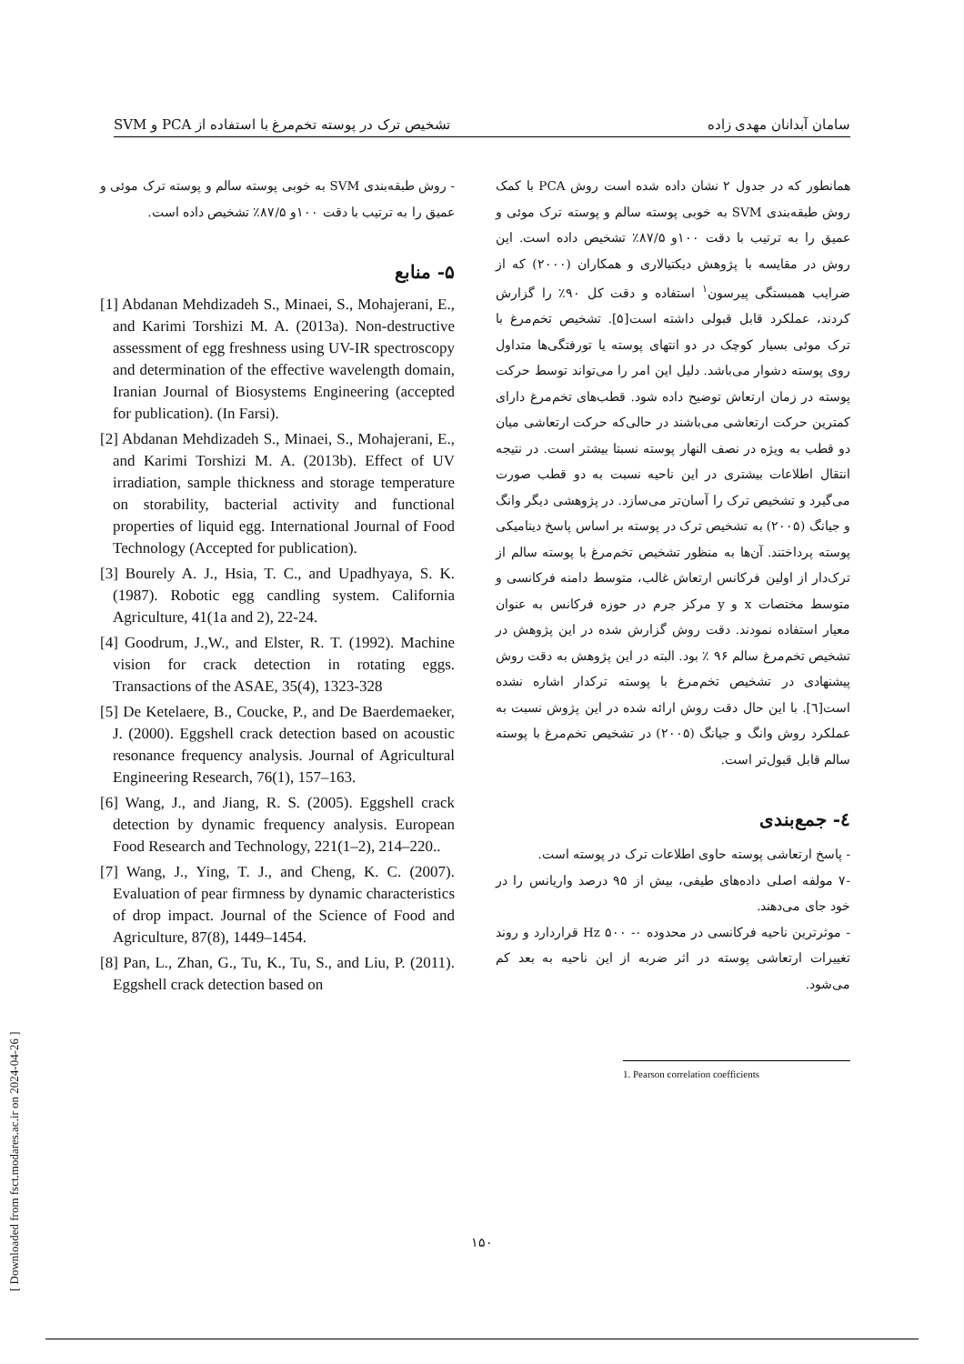سامان آبدانان مهدی زاده تشخیص ترک در پوسته تخم‌مرغ با استفاده از PCA و SVM
همانطور که در جدول ۲ نشان داده شده است روش PCA با کمک روش طبقه‌بندی SVM به خوبی پوسته سالم و پوسته ترک موئی و عمیق را به ترتیب با دقت ۱۰۰و ۸۷/۵٪ تشخیص داده است. این روش در مقایسه با پژوهش دیکتیالاری و همکاران (۲۰۰۰) که از ضرایب همبستگی پیرسون<sup>۱</sup> استفاده و دقت کل ۹۰٪ را گزارش کردند، عملکرد قابل قبولی داشته است[۵]. تشخیص تخم‌مرغ با ترک موئی بسیار کوچک در دو انتهای پوسته یا تورفتگی‌ها متداول روی پوسته دشوار می‌باشد. دلیل این امر را می‌تواند توسط حرکت پوسته در زمان ارتعاش توضیح داده شود. قطب‌های تخم‌مرغ دارای کمترین حرکت ارتعاشی می‌باشند در حالی‌که حرکت ارتعاشی میان دو قطب به ویژه در نصف النهار پوسته نسبتا بیشتر است. در نتیجه انتقال اطلاعات بیشتری در این ناحیه نسبت به دو قطب صورت می‌گیرد و تشخیص ترک را آسان‌تر می‌سازد. در پژوهشی دیگر وانگ و جیانگ (۲۰۰۵) به تشخیص ترک در پوسته بر اساس پاسخ دینامیکی پوسته پرداختند. آن‌ها به منظور تشخیص تخم‌مرغ با پوسته سالم از ترک‌دار از اولین فرکانس ارتعاش غالب، متوسط دامنه فرکانسی و متوسط مختصات x و y مرکز جرم در حوزه فرکانس به عنوان معیار استفاده نمودند. دقت روش گزارش شده در این پژوهش در تشخیص تخم‌مرغ سالم ۹۶ ٪ بود. البته در این پژوهش به دقت روش پیشنهادی در تشخیص تخم‌مرغ با پوسته ترکدار اشاره نشده است[٦]. با این حال دقت روش ارائه شده در این پژوش نسبت به عملکرد روش وانگ و جیانگ (۲۰۰۵) در تشخیص تخم‌مرغ با پوسته سالم قابل قبول‌تر است.
٤- جمع‌بندی
- پاسخ ارتعاشی پوسته حاوی اطلاعات ترک در پوسته است.
-۷ مولفه اصلی داده‌های طیفی، بیش از ۹۵ درصد واریانس را در خود جای می‌دهند.
- موثرترین ناحیه فرکانسی در محدوده Hz ۵۰۰ -۰ قراردارد و روند تغییرات ارتعاشی پوسته در اثر ضربه از این ناحیه به بعد کم می‌شود.
1. Pearson correlation coefficients
- روش طبقه‌بندی SVM به خوبی پوسته سالم و پوسته ترک موئی و عمیق را به ترتیب با دقت ۱۰۰و ۸۷/۵٪ تشخیص داده است.
۵- منابع
[1] Abdanan Mehdizadeh S., Minaei, S., Mohajerani, E., and Karimi Torshizi M. A. (2013a). Non-destructive assessment of egg freshness using UV-IR spectroscopy and determination of the effective wavelength domain, Iranian Journal of Biosystems Engineering (accepted for publication). (In Farsi).
[2] Abdanan Mehdizadeh S., Minaei, S., Mohajerani, E., and Karimi Torshizi M. A. (2013b). Effect of UV irradiation, sample thickness and storage temperature on storability, bacterial activity and functional properties of liquid egg. International Journal of Food Technology (Accepted for publication).
[3] Bourely A. J., Hsia, T. C., and Upadhyaya, S. K. (1987). Robotic egg candling system. California Agriculture, 41(1a and 2), 22-24.
[4] Goodrum, J.,W., and Elster, R. T. (1992). Machine vision for crack detection in rotating eggs. Transactions of the ASAE, 35(4), 1323-328
[5] De Ketelaere, B., Coucke, P., and De Baerdemaeker, J. (2000). Eggshell crack detection based on acoustic resonance frequency analysis. Journal of Agricultural Engineering Research, 76(1), 157–163.
[6] Wang, J., and Jiang, R. S. (2005). Eggshell crack detection by dynamic frequency analysis. European Food Research and Technology, 221(1–2), 214–220..
[7] Wang, J., Ying, T. J., and Cheng, K. C. (2007). Evaluation of pear firmness by dynamic characteristics of drop impact. Journal of the Science of Food and Agriculture, 87(8), 1449–1454.
[8] Pan, L., Zhan, G., Tu, K., Tu, S., and Liu, P. (2011). Eggshell crack detection based on
۱۵۰
[ Downloaded from fsct.modares.ac.ir on 2024-04-26 ]